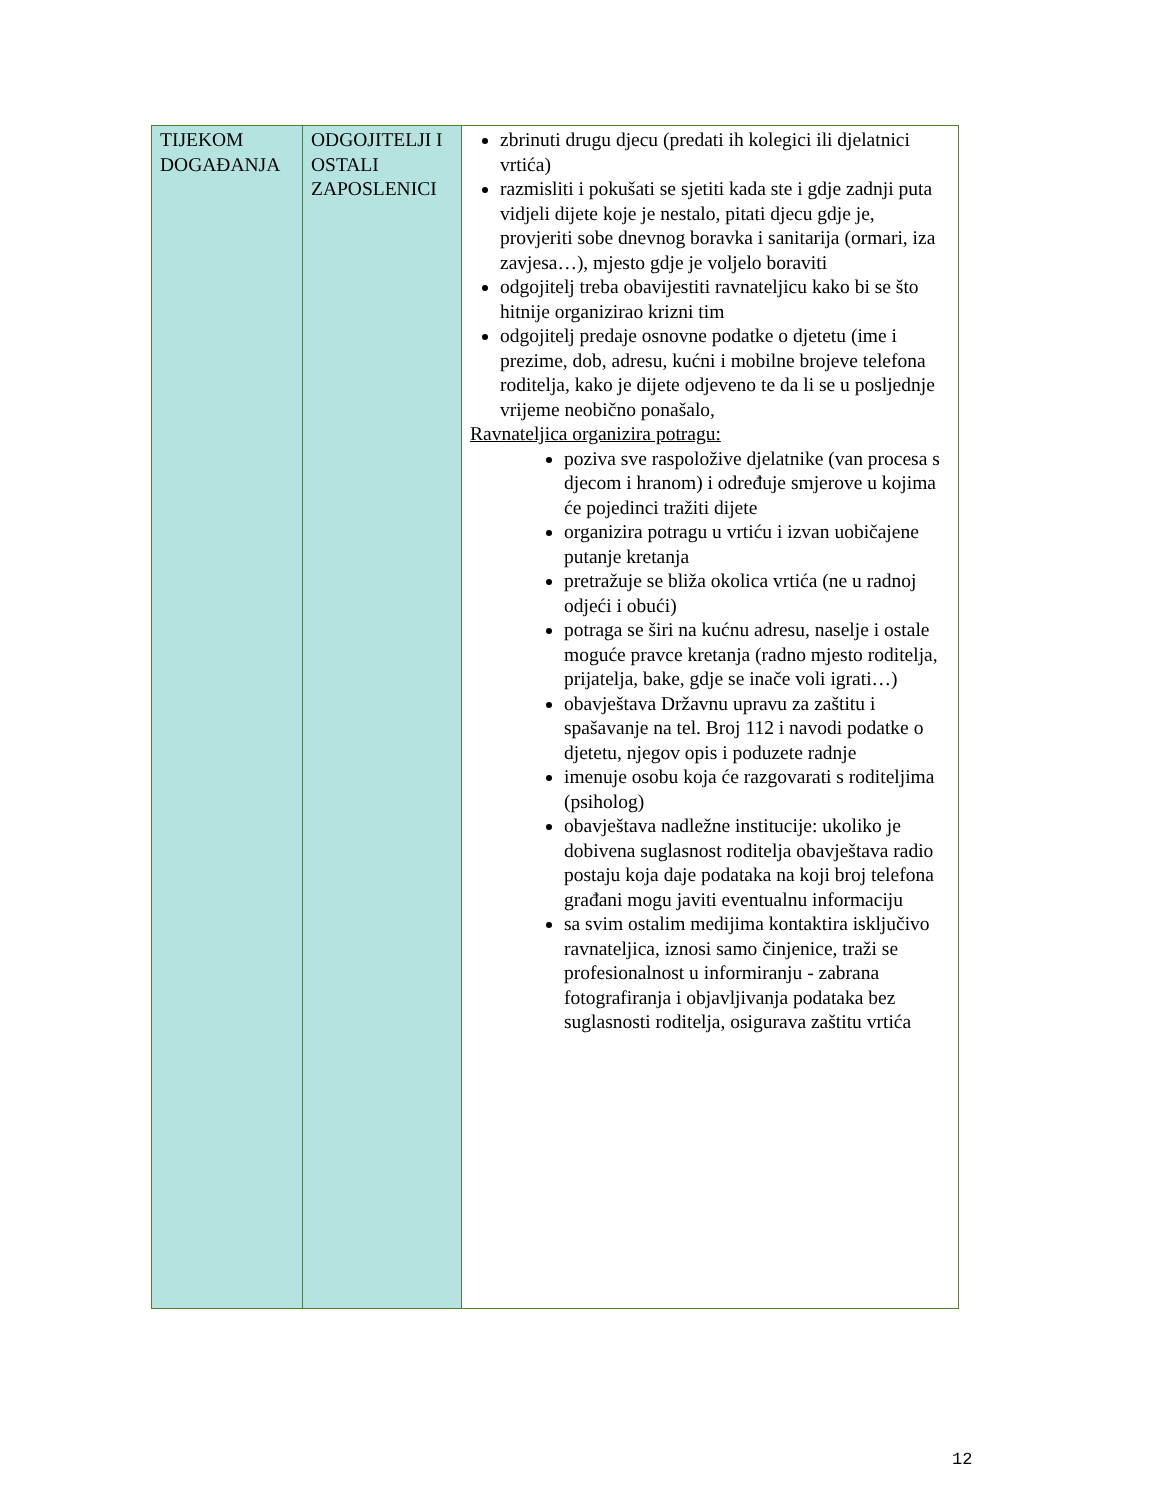| TIJEKOM DOGAĐANJA | ODGOJITELJI I OSTALI ZAPOSLENICI | zbrinuti drugu djecu (predati ih kolegici ili djelatnici vrtića) razmisliti i pokušati se sjetiti kada ste i gdje zadnji puta vidjeli dijete koje je nestalo, pitati djecu gdje je, provjeriti sobe dnevnog boravka i sanitarija (ormari, iza zavjesa…), mjesto gdje je voljelo boraviti odgojitelj treba obavijestiti ravnateljicu kako bi se što hitnije organizirao krizni tim odgojitelj predaje osnovne podatke o djetetu (ime i prezime, dob, adresu, kućni i mobilne brojeve telefona roditelja, kako je dijete odjeveno te da li se u posljednje vrijeme neobično ponašalo, Ravnateljica organizira potragu: poziva sve raspoložive djelatnike (van procesa s djecom i hranom) i određuje smjerove u kojima će pojedinci tražiti dijete organizira potragu u vrtiću i izvan uobičajene putanje kretanja pretražuje se bliža okolica vrtića (ne u radnoj odjeći i obući) potraga se širi na kućnu adresu, naselje i ostale moguće pravce kretanja (radno mjesto roditelja, prijatelja, bake, gdje se inače voli igrati…) obavještava Državnu upravu za zaštitu i spašavanje na tel. Broj 112 i navodi podatke o djetetu, njegov opis i poduzete radnje imenuje osobu koja će razgovarati s roditeljima (psiholog) obavještava nadležne institucije: ukoliko je dobivena suglasnost roditelja obavještava radio postaju koja daje podataka na koji broj telefona građani mogu javiti eventualnu informaciju sa svim ostalim medijima kontaktira isključivo ravnateljica, iznosi samo činjenice, traži se profesionalnost u informiranju - zabrana fotografiranja i objavljivanja podataka bez suglasnosti roditelja, osigurava zaštitu vrtića |
12